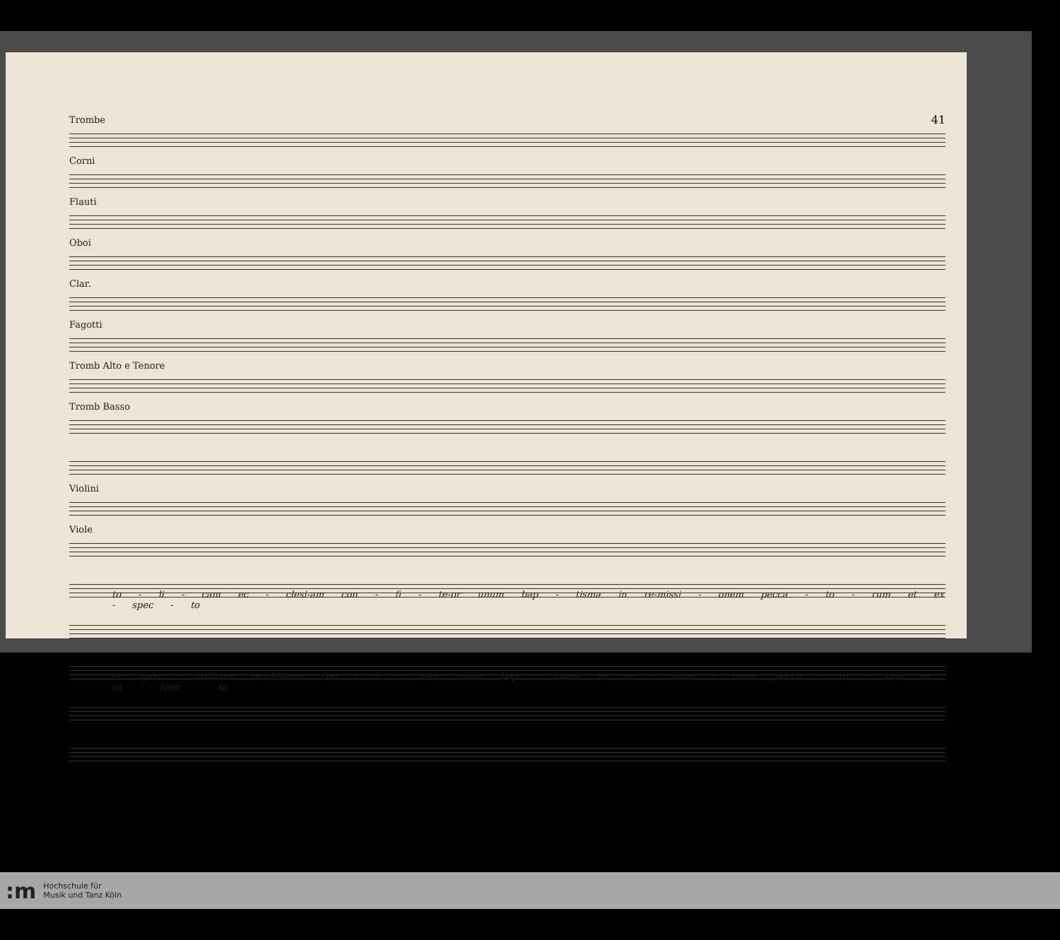41
Trombe
Corni
Flauti
Oboi
Clar.
Fagotti
Tromb Alto e Tenore
Tromb Basso
Violini
Viole
to - li - cam ec - clesi-am con - fi - te-or unum bap - tisma in re-missi - onem pecca - to - rum et ex - spec - to
et apos - to-licam ec-clesi-am con - fi - te-or unum bap - tisma in re - missi - onem pecca - to - rum et ex - spec - to
:m Hochschule für
Musik und Tanz Köln